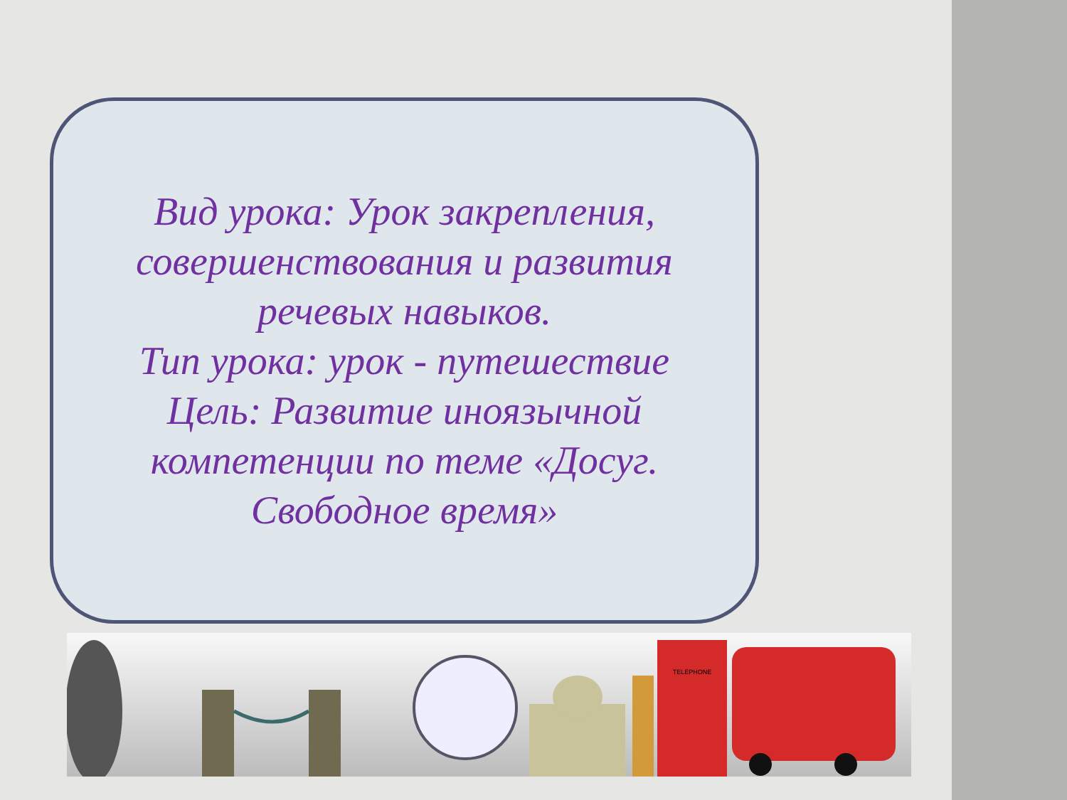Вид урока: Урок закрепления,
совершенствования и развития
речевых навыков.
Тип урока: урок - путешествие
Цель: Развитие иноязычной
компетенции по теме «Досуг.
Свободное время»
TELEPHONE